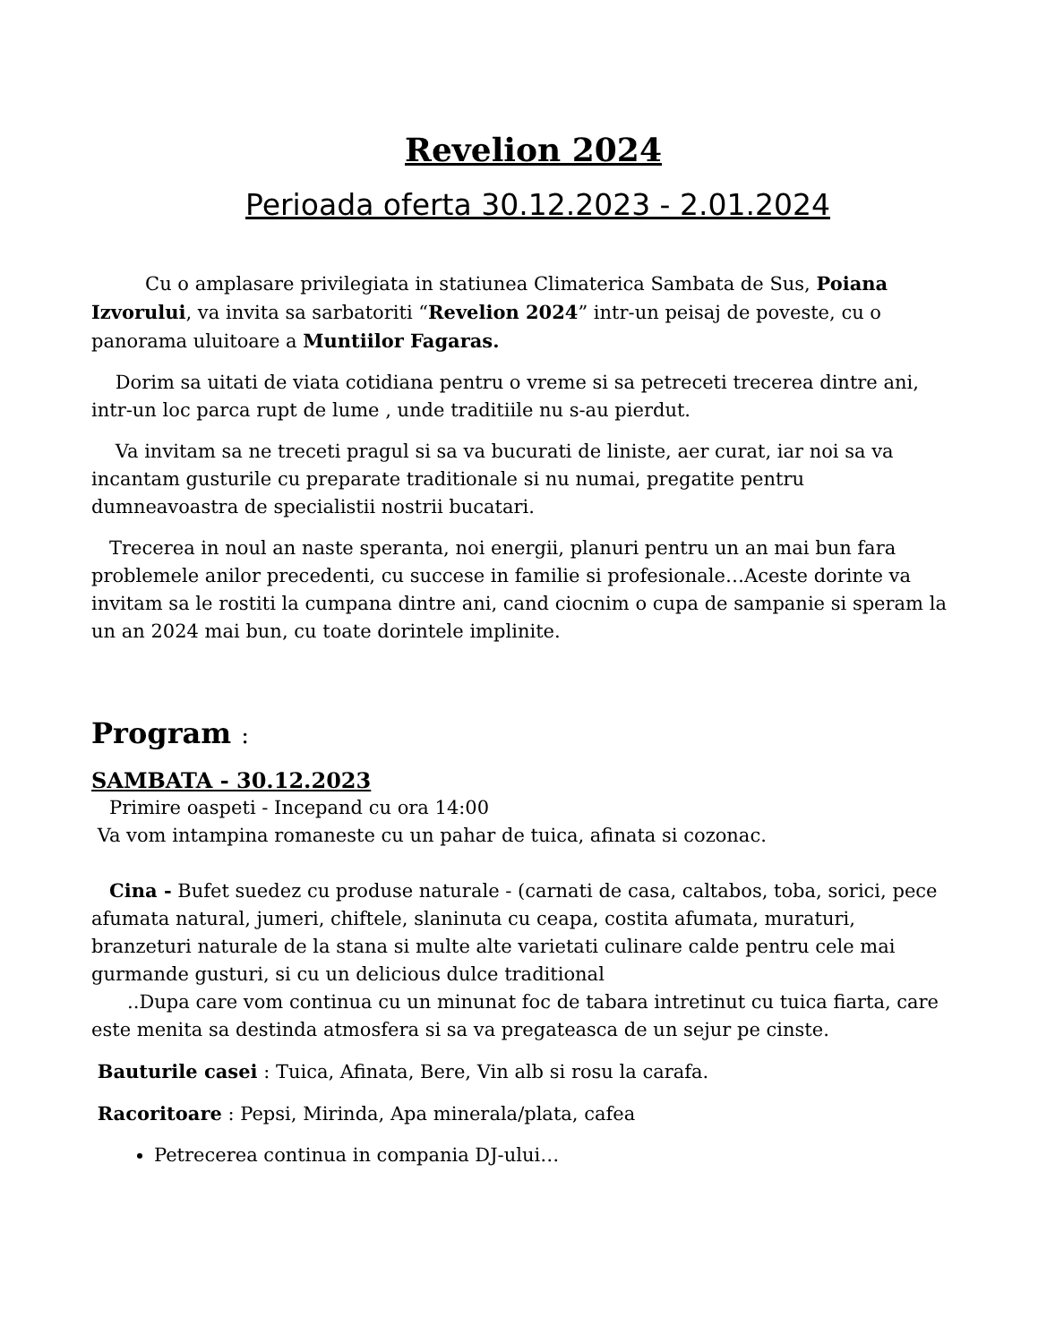Revelion 2024
Perioada oferta 30.12.2023 - 2.01.2024
Cu o amplasare privilegiata in statiunea Climaterica Sambata de Sus, Poiana Izvorului, va invita sa sarbatoriti “Revelion 2024” intr-un peisaj de poveste, cu o panorama uluitoare a Muntiilor Fagaras.
Dorim sa uitati de viata cotidiana pentru o vreme si sa petreceti trecerea dintre ani, intr-un loc parca rupt de lume , unde traditiile nu s-au pierdut.
Va invitam sa ne treceti pragul si sa va bucurati de liniste, aer curat, iar noi sa va incantam gusturile cu preparate traditionale si nu numai, pregatite pentru dumneavoastra de specialistii nostrii bucatari.
Trecerea in noul an naste speranta, noi energii, planuri pentru un an mai bun fara problemele anilor precedenti, cu succese in familie si profesionale…Aceste dorinte va invitam sa le rostiti la cumpana dintre ani, cand ciocnim o cupa de sampanie si speram la un an 2024 mai bun, cu toate dorintele implinite.
Program :
SAMBATA - 30.12.2023
Primire oaspeti - Incepand cu ora 14:00
Va vom intampina romaneste cu un pahar de tuica, afinata si cozonac.
Cina - Bufet suedez cu produse naturale - (carnati de casa, caltabos, toba, sorici, pece afumata natural, jumeri, chiftele, slaninuta cu ceapa, costita afumata, muraturi, branzeturi naturale de la stana si multe alte varietati culinare calde pentru cele mai gurmande gusturi, si cu un delicious dulce traditional
..Dupa care vom continua cu un minunat foc de tabara intretinut cu tuica fiarta, care este menita sa destinda atmosfera si sa va pregateasca de un sejur pe cinste.
Bauturile casei : Tuica, Afinata, Bere, Vin alb si rosu la carafa.
Racoritoare : Pepsi, Mirinda, Apa minerala/plata, cafea
Petrecerea continua in compania DJ-ului…